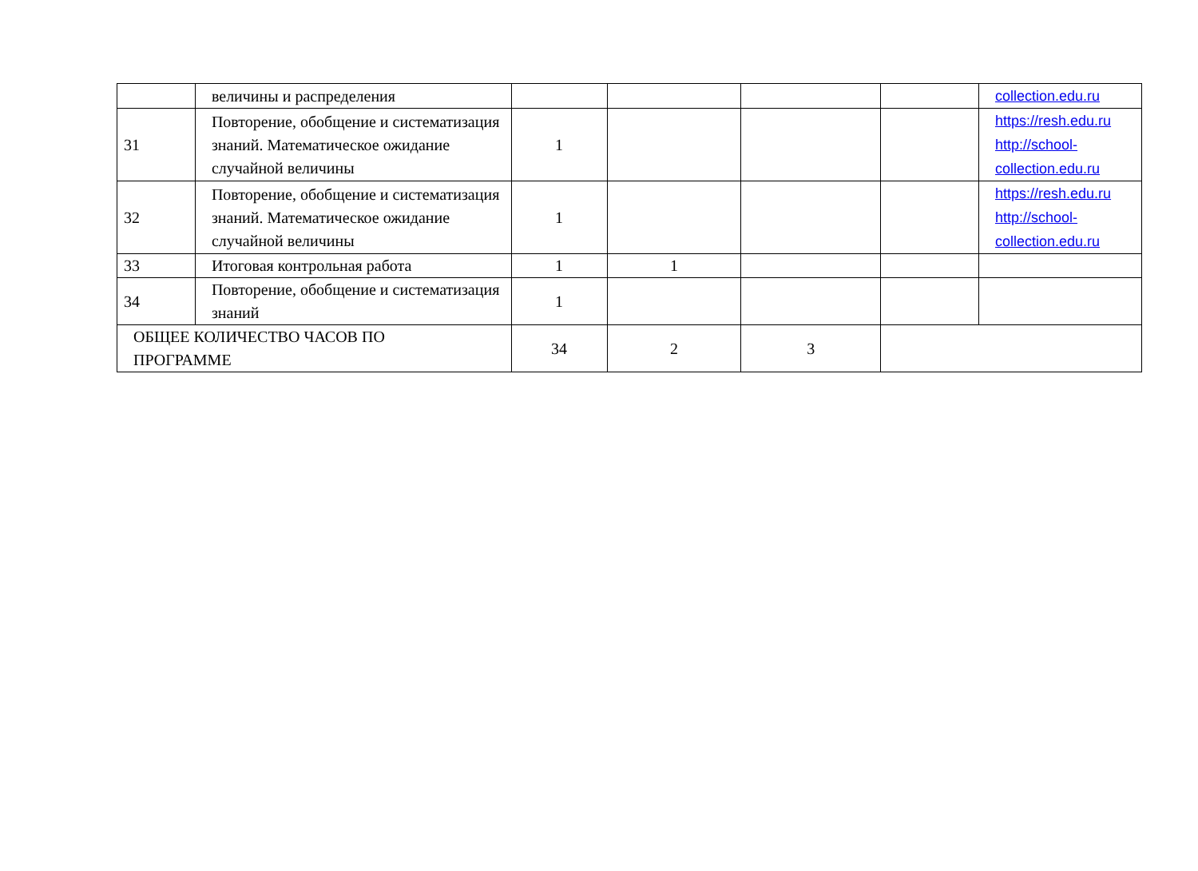| | величины и распределения | | | | | collection.edu.ru |
| 31 | Повторение, обобщение и систематизация знаний. Математическое ожидание случайной величины | 1 | | | | https://resh.edu.ru http://school- collection.edu.ru |
| 32 | Повторение, обобщение и систематизация знаний. Математическое ожидание случайной величины | 1 | | | | https://resh.edu.ru http://school- collection.edu.ru |
| 33 | Итоговая контрольная работа | 1 | 1 | | | |
| 34 | Повторение, обобщение и систематизация знаний | 1 | | | | |
| ОБЩЕЕ КОЛИЧЕСТВО ЧАСОВ ПО ПРОГРАММЕ | | 34 | 2 | 3 | | |